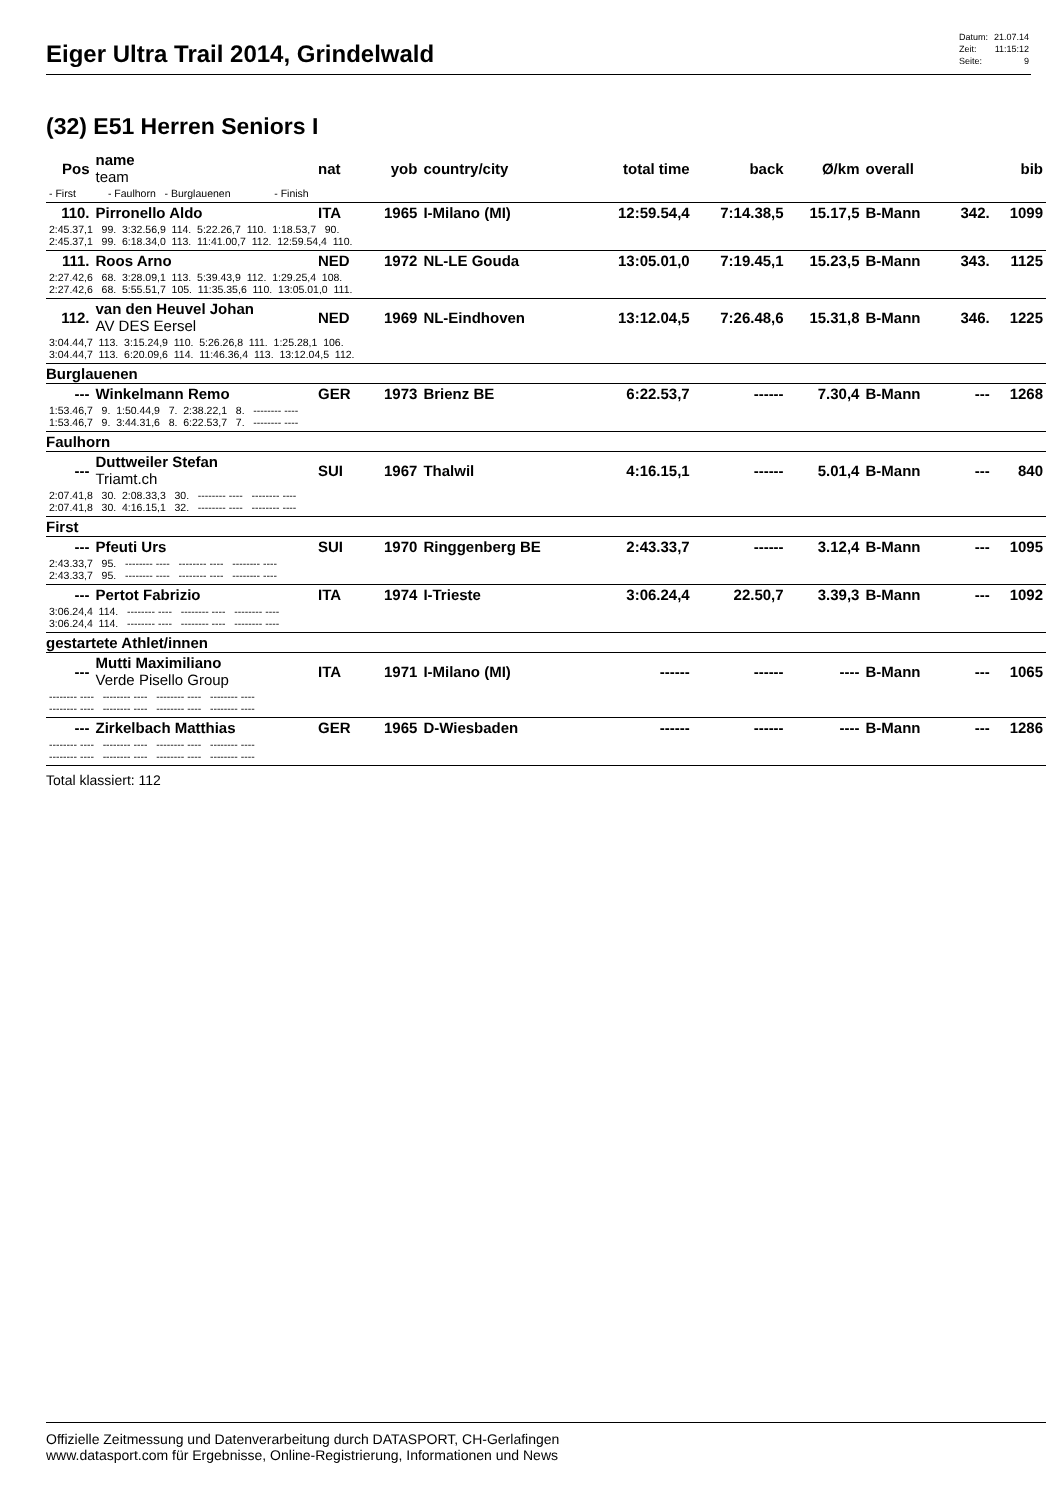Eiger Ultra Trail 2014, Grindelwald
| Datum: | 21.07.14 |
| Zeit: | 11:15:12 |
| Seite: | 9 |
(32) E51 Herren Seniors I
| Pos | name team | nat | yob | country/city | total time | back | Ø/km | overall | | bib |
| - First - Faulhorn - Burglauenen - Finish | | | | | | | | | | |
| 110. | Pirronello Aldo | ITA | 1965 | I-Milano (MI) | 12:59.54,4 | 7:14.38,5 | 15.17,5 | B-Mann | 342. | 1099 |
| 2:45.37,1 99. 3:32.56,9 114. 5:22.26,7 110. 1:18.53,7 90. 2:45.37,1 99. 6:18.34,0 113. 11:41.00,7 112. 12:59.54,4 110. | | | | | | | | | | |
| 111. | Roos Arno | NED | 1972 | NL-LE Gouda | 13:05.01,0 | 7:19.45,1 | 15.23,5 | B-Mann | 343. | 1125 |
| 2:27.42,6 68. 3:28.09,1 113. 5:39.43,9 112. 1:29.25,4 108. 2:27.42,6 68. 5:55.51,7 105. 11:35.35,6 110. 13:05.01,0 111. | | | | | | | | | | |
| 112. | van den Heuvel Johan AV DES Eersel | NED | 1969 | NL-Eindhoven | 13:12.04,5 | 7:26.48,6 | 15.31,8 | B-Mann | 346. | 1225 |
| 3:04.44,7 113. 3:15.24,9 110. 5:26.26,8 111. 1:25.28,1 106. 3:04.44,7 113. 6:20.09,6 114. 11:46.36,4 113. 13:12.04,5 112. | | | | | | | | | | |
| Burglauenen | | | | | | | | | | |
| --- | Winkelmann Remo | GER | 1973 | Brienz BE | 6:22.53,7 | ------ | 7.30,4 | B-Mann | --- | 1268 |
| 1:53.46,7 9. 1:50.44,9 7. 2:38.22,1 8. -------- ---- 1:53.46,7 9. 3:44.31,6 8. 6:22.53,7 7. -------- ---- | | | | | | | | | | |
| Faulhorn | | | | | | | | | | |
| --- | Duttweiler Stefan Triamt.ch | SUI | 1967 | Thalwil | 4:16.15,1 | ------ | 5.01,4 | B-Mann | --- | 840 |
| 2:07.41,8 30. 2:08.33,3 30. -------- ---- -------- ---- 2:07.41,8 30. 4:16.15,1 32. -------- ---- -------- ---- | | | | | | | | | | |
| First | | | | | | | | | | |
| --- | Pfeuti Urs | SUI | 1970 | Ringgenberg BE | 2:43.33,7 | ------ | 3.12,4 | B-Mann | --- | 1095 |
| 2:43.33,7 95. -------- ---- -------- ---- -------- ---- 2:43.33,7 95. -------- ---- -------- ---- -------- ---- | | | | | | | | | | |
| --- | Pertot Fabrizio | ITA | 1974 | I-Trieste | 3:06.24,4 | 22.50,7 | 3.39,3 | B-Mann | --- | 1092 |
| 3:06.24,4 114. -------- ---- -------- ---- -------- ---- 3:06.24,4 114. -------- ---- -------- ---- -------- ---- | | | | | | | | | | |
| gestartete Athlet/innen | | | | | | | | | | |
| --- | Mutti Maximiliano Verde Pisello Group | ITA | 1971 | I-Milano (MI) | ------ | ------ | ---- | B-Mann | --- | 1065 |
| -------- ---- -------- ---- -------- ---- -------- ---- -------- ---- -------- ---- -------- ---- -------- ---- | | | | | | | | | | |
| --- | Zirkelbach Matthias | GER | 1965 | D-Wiesbaden | ------ | ------ | ---- | B-Mann | --- | 1286 |
| -------- ---- -------- ---- -------- ---- -------- ---- -------- ---- -------- ---- -------- ---- -------- ---- | | | | | | | | | | |
Total klassiert: 112
Offizielle Zeitmessung und Datenverarbeitung durch DATASPORT, CH-Gerlafingen
www.datasport.com für Ergebnisse, Online-Registrierung, Informationen und News